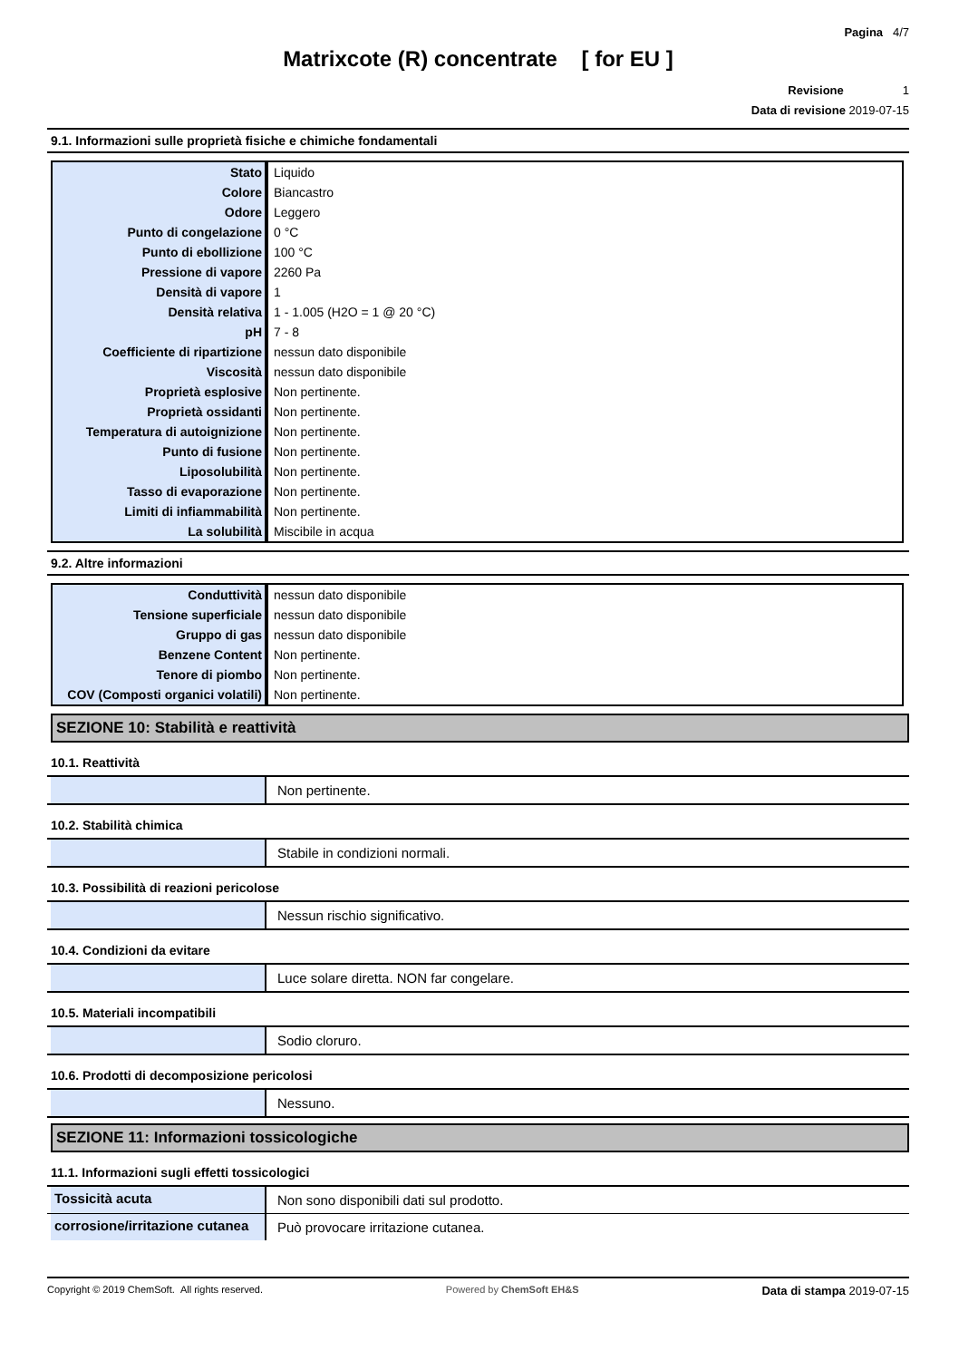Pagina 4/7
Matrixcote (R) concentrate [ for EU ]
Revisione 1
Data di revisione 2019-07-15
9.1. Informazioni sulle proprietà fisiche e chimiche fondamentali
| Stato | Liquido |
| Colore | Biancastro |
| Odore | Leggero |
| Punto di congelazione | 0 °C |
| Punto di ebollizione | 100 °C |
| Pressione di vapore | 2260 Pa |
| Densità di vapore | 1 |
| Densità relativa | 1 - 1.005 (H2O = 1 @ 20 °C) |
| pH | 7 - 8 |
| Coefficiente di ripartizione | nessun dato disponibile |
| Viscosità | nessun dato disponibile |
| Proprietà esplosive | Non pertinente. |
| Proprietà ossidanti | Non pertinente. |
| Temperatura di autoignizione | Non pertinente. |
| Punto di fusione | Non pertinente. |
| Liposolubilità | Non pertinente. |
| Tasso di evaporazione | Non pertinente. |
| Limiti di infiammabilità | Non pertinente. |
| La solubilità | Miscibile in acqua |
9.2. Altre informazioni
| Conduttività | nessun dato disponibile |
| Tensione superficiale | nessun dato disponibile |
| Gruppo di gas | nessun dato disponibile |
| Benzene Content | Non pertinente. |
| Tenore di piombo | Non pertinente. |
| COV (Composti organici volatili) | Non pertinente. |
SEZIONE 10: Stabilità e reattività
10.1. Reattività
Non pertinente.
10.2. Stabilità chimica
Stabile in condizioni normali.
10.3. Possibilità di reazioni pericolose
Nessun rischio significativo.
10.4. Condizioni da evitare
Luce solare diretta. NON far congelare.
10.5. Materiali incompatibili
Sodio cloruro.
10.6. Prodotti di decomposizione pericolosi
Nessuno.
SEZIONE 11: Informazioni tossicologiche
11.1. Informazioni sugli effetti tossicologici
Tossicità acuta Non sono disponibili dati sul prodotto.
corrosione/irritazione cutanea
Può provocare irritazione cutanea.
Copyright © 2019 ChemSoft. All rights reserved. Powered by ChemSoft EH&S Data di stampa 2019-07-15